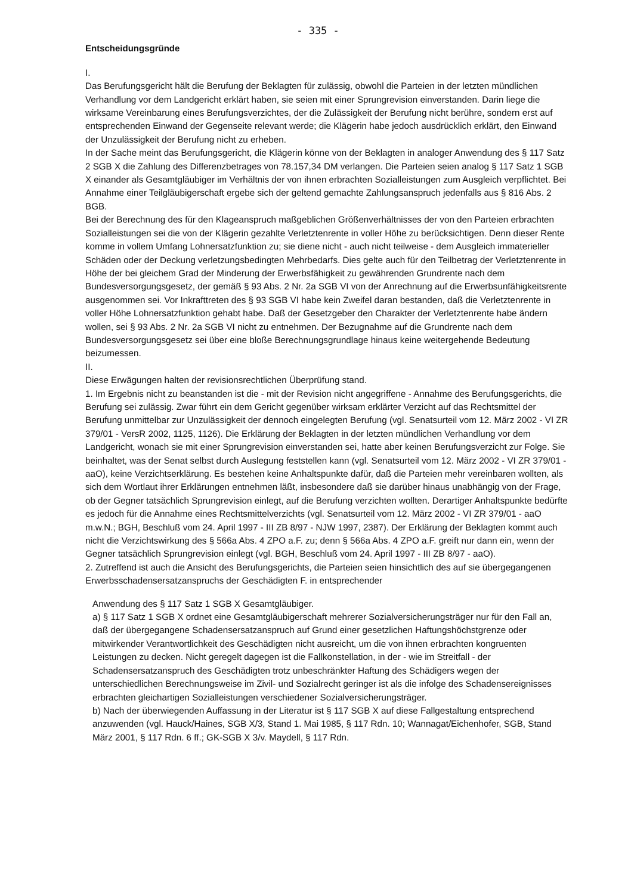- 335 -
Entscheidungsgründe
I.
Das Berufungsgericht hält die Berufung der Beklagten für zulässig, obwohl die Parteien in der letzten mündlichen Verhandlung vor dem Landgericht erklärt haben, sie seien mit einer Sprungrevision einverstanden. Darin liege die wirksame Vereinbarung eines Berufungsverzichtes, der die Zulässigkeit der Berufung nicht berühre, sondern erst auf entsprechenden Einwand der Gegenseite relevant werde; die Klägerin habe jedoch ausdrücklich erklärt, den Einwand der Unzulässigkeit der Berufung nicht zu erheben.
In der Sache meint das Berufungsgericht, die Klägerin könne von der Beklagten in analoger Anwendung des § 117 Satz 2 SGB X die Zahlung des Differenzbetrages von 78.157,34 DM verlangen. Die Parteien seien analog § 117 Satz 1 SGB X einander als Gesamtgläubiger im Verhältnis der von ihnen erbrachten Sozialleistungen zum Ausgleich verpflichtet. Bei Annahme einer Teilgläubigerschaft ergebe sich der geltend gemachte Zahlungsanspruch jedenfalls aus § 816 Abs. 2 BGB.
Bei der Berechnung des für den Klageanspruch maßgeblichen Größenverhältnisses der von den Parteien erbrachten Sozialleistungen sei die von der Klägerin gezahlte Verletztenrente in voller Höhe zu berücksichtigen. Denn dieser Rente komme in vollem Umfang Lohnersatzfunktion zu; sie diene nicht - auch nicht teilweise - dem Ausgleich immaterieller Schäden oder der Deckung verletzungsbedingten Mehrbedarfs. Dies gelte auch für den Teilbetrag der Verletztenrente in Höhe der bei gleichem Grad der Minderung der Erwerbsfähigkeit zu gewährenden Grundrente nach dem Bundesversorgungsgesetz, der gemäß § 93 Abs. 2 Nr. 2a SGB VI von der Anrechnung auf die Erwerbsunfähigkeitsrente ausgenommen sei. Vor Inkrafttreten des § 93 SGB VI habe kein Zweifel daran bestanden, daß die Verletztenrente in voller Höhe Lohnersatzfunktion gehabt habe. Daß der Gesetzgeber den Charakter der Verletztenrente habe ändern wollen, sei § 93 Abs. 2 Nr. 2a SGB VI nicht zu entnehmen. Der Bezugnahme auf die Grundrente nach dem Bundesversorgungsgesetz sei über eine bloße Berechnungsgrundlage hinaus keine weitergehende Bedeutung beizumessen.
II.
Diese Erwägungen halten der revisionsrechtlichen Überprüfung stand.
1. Im Ergebnis nicht zu beanstanden ist die - mit der Revision nicht angegriffene - Annahme des Berufungsgerichts, die Berufung sei zulässig. Zwar führt ein dem Gericht gegenüber wirksam erklärter Verzicht auf das Rechtsmittel der Berufung unmittelbar zur Unzulässigkeit der dennoch eingelegten Berufung (vgl. Senatsurteil vom 12. März 2002 - VI ZR 379/01 - VersR 2002, 1125, 1126). Die Erklärung der Beklagten in der letzten mündlichen Verhandlung vor dem Landgericht, wonach sie mit einer Sprungrevision einverstanden sei, hatte aber keinen Berufungsverzicht zur Folge. Sie beinhaltet, was der Senat selbst durch Auslegung feststellen kann (vgl. Senatsurteil vom 12. März 2002 - VI ZR 379/01 - aaO), keine Verzichtserklärung. Es bestehen keine Anhaltspunkte dafür, daß die Parteien mehr vereinbaren wollten, als sich dem Wortlaut ihrer Erklärungen entnehmen läßt, insbesondere daß sie darüber hinaus unabhängig von der Frage, ob der Gegner tatsächlich Sprungrevision einlegt, auf die Berufung verzichten wollten. Derartiger Anhaltspunkte bedürfte es jedoch für die Annahme eines Rechtsmittelverzichts (vgl. Senatsurteil vom 12. März 2002 - VI ZR 379/01 - aaO m.w.N.; BGH, Beschluß vom 24. April 1997 - III ZB 8/97 - NJW 1997, 2387). Der Erklärung der Beklagten kommt auch nicht die Verzichtswirkung des § 566a Abs. 4 ZPO a.F. zu; denn § 566a Abs. 4 ZPO a.F. greift nur dann ein, wenn der Gegner tatsächlich Sprungrevision einlegt (vgl. BGH, Beschluß vom 24. April 1997 - III ZB 8/97 - aaO).
2. Zutreffend ist auch die Ansicht des Berufungsgerichts, die Parteien seien hinsichtlich des auf sie übergegangenen Erwerbsschadensersatzanspruchs der Geschädigten F. in entsprechender
Anwendung des § 117 Satz 1 SGB X Gesamtgläubiger.
a) § 117 Satz 1 SGB X ordnet eine Gesamtgläubigerschaft mehrerer Sozialversicherungsträger nur für den Fall an, daß der übergegangene Schadensersatzanspruch auf Grund einer gesetzlichen Haftungshöchstgrenze oder mitwirkender Verantwortlichkeit des Geschädigten nicht ausreicht, um die von ihnen erbrachten kongruenten Leistungen zu decken. Nicht geregelt dagegen ist die Fallkonstellation, in der - wie im Streitfall - der Schadensersatzanspruch des Geschädigten trotz unbeschränkter Haftung des Schädigers wegen der unterschiedlichen Berechnungsweise im Zivil- und Sozialrecht geringer ist als die infolge des Schadensereignisses erbrachten gleichartigen Sozialleistungen verschiedener Sozialversicherungsträger.
b) Nach der überwiegenden Auffassung in der Literatur ist § 117 SGB X auf diese Fallgestaltung entsprechend anzuwenden (vgl. Hauck/Haines, SGB X/3, Stand 1. Mai 1985, § 117 Rdn. 10; Wannagat/Eichenhofer, SGB, Stand März 2001, § 117 Rdn. 6 ff.; GK-SGB X 3/v. Maydell, § 117 Rdn.